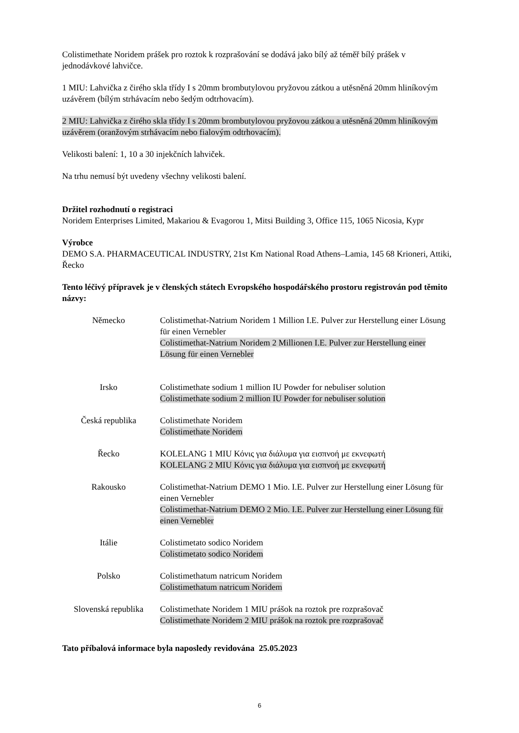Colistimethate Noridem prášek pro roztok k rozprašování se dodává jako bílý až téměř bílý prášek v jednodávkové lahvičce.
1 MIU: Lahvička z čirého skla třídy I s 20mm brombutylovou pryžovou zátkou a utěsněná 20mm hliníkovým uzávěrem (bílým strhávacím nebo šedým odtrhovacím).
2 MIU: Lahvička z čirého skla třídy I s 20mm brombutylovou pryžovou zátkou a utěsněná 20mm hliníkovým uzávěrem (oranžovým strhávacím nebo fialovým odtrhovacím).
Velikosti balení: 1, 10 a 30 injekčních lahviček.
Na trhu nemusí být uvedeny všechny velikosti balení.
Držitel rozhodnutí o registraci
Noridem Enterprises Limited, Makariou & Evagorou 1, Mitsi Building 3, Office 115, 1065 Nicosia, Kypr
Výrobce
DEMO S.A. PHARMACEUTICAL INDUSTRY, 21st Km National Road Athens–Lamia, 145 68 Krioneri, Attiki, Řecko
Tento léčivý přípravek je v členských státech Evropského hospodářského prostoru registrován pod těmito názvy:
| Německo | Colistimethat-Natrium Noridem 1 Million I.E. Pulver zur Herstellung einer Lösung für einen Vernebler Colistimethat-Natrium Noridem 2 Millionen I.E. Pulver zur Herstellung einer Lösung für einen Vernebler |
| Irsko | Colistimethate sodium 1 million IU Powder for nebuliser solution Colistimethate sodium 2 million IU Powder for nebuliser solution |
| Česká republika | Colistimethate Noridem Colistimethate Noridem |
| Řecko | KOLELANG 1 MIU Κόνις για διάλυμα για εισπνοή με εκνεφωτή KOLELANG 2 MIU Κόνις για διάλυμα για εισπνοή με εκνεφωτή |
| Rakousko | Colistimethat-Natrium DEMO 1 Mio. I.E. Pulver zur Herstellung einer Lösung für einen Vernebler Colistimethat-Natrium DEMO 2 Mio. I.E. Pulver zur Herstellung einer Lösung für einen Vernebler |
| Itálie | Colistimetato sodico Noridem Colistimetato sodico Noridem |
| Polsko | Colistimethatum natricum Noridem Colistimethatum natricum Noridem |
| Slovenská republika | Colistimethate Noridem 1 MIU prášok na roztok pre rozprašovač Colistimethate Noridem 2 MIU prášok na roztok pre rozprašovač |
Tato příbalová informace byla naposledy revidována 25.05.2023
6